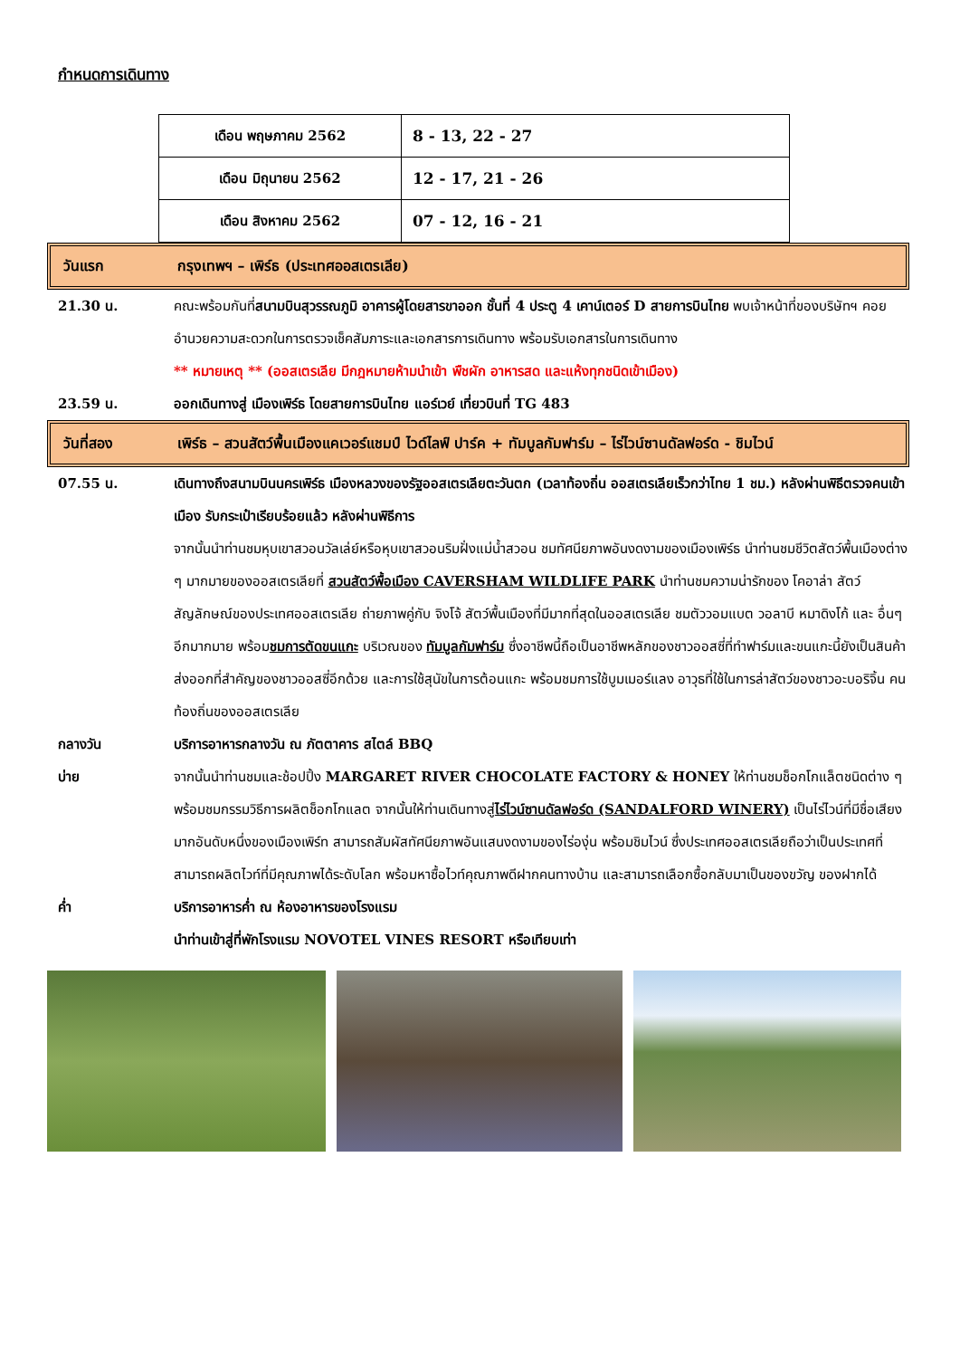กำหนดการเดินทาง
| เดือน พฤษภาคม 2562 | 8 - 13, 22 - 27 |
| เดือน มิถุนายน 2562 | 12 - 17, 21 - 26 |
| เดือน สิงหาคม 2562 | 07 - 12, 16 - 21 |
วันแรก กรุงเทพฯ – เพิร์ธ (ประเทศออสเตรเลีย)
21.30 น. คณะพร้อมกันที่สนามบินสุวรรณภูมิ อาคารผู้โดยสารขาออก ชั้นที่ 4 ประตู 4 เคาน์เตอร์ D สายการบินไทย พบเจ้าหน้าที่ของบริษัทฯ คอยอำนวยความสะดวกในการตรวจเช็คสัมภาระและเอกสารการเดินทาง พร้อมรับเอกสารในการเดินทาง
** หมายเหตุ ** (ออสเตรเลีย มีกฎหมายห้ามนำเข้า พืชผัก อาหารสด และแห้งทุกชนิดเข้าเมือง)
23.59 น. ออกเดินทางสู่ เมืองเพิร์ธ โดยสายการบินไทย แอร์เวย์ เที่ยวบินที่ TG 483
วันที่สอง เพิร์ธ – สวนสัตว์พื้นเมืองแคเวอร์แชมป์ ไวด์ไลฟ์ ปาร์ค + ทัมบูลกัมฟาร์ม – ไร่ไวน์ซานดัลฟอร์ด - ชิมไวน์
07.55 น. เดินทางถึงสนามบินนครเพิร์ธ เมืองหลวงของรัฐออสเตรเลียตะวันตก (เวลาท้องถิ่น ออสเตรเลียเร็วกว่าไทย 1 ชม.) หลังผ่านพิธีตรวจคนเข้าเมือง รับกระเป๋าเรียบร้อยแล้ว หลังผ่านพิธีการ
จากนั้นนำท่านชมหุบเขาสวอนวัลเล่ย์หรือหุบเขาสวอนริมฝั่งแม่น้ำสวอน ชมทัศนียภาพอันงดงามของเมืองเพิร์ธ นำท่านชมชีวิตสัตว์พื้นเมืองต่าง ๆ มากมายของออสเตรเลียที่ สวนสัตว์พื้อเมือง CAVERSHAM WILDLIFE PARK นำท่านชมความน่ารักของ โคอาล่า สัตว์สัญลักษณ์ของประเทศออสเตรเลีย ถ่ายภาพคู่กับ จิงโจ้ สัตว์พื้นเมืองที่มีมากที่สุดในออสเตรเลีย ชมตัววอมแบต วอลาบี หมาดิงโก้ และ อื่นๆ อีกมากมาย พร้อมชมการตัดขนแกะ บริเวณของ ทัมบูลกัมฟาร์ม ซึ่งอาชีพนี้ถือเป็นอาชีพหลักของชาวออสซี่ที่ทำฟาร์มและขนแกะนี้ยังเป็นสินค้าส่งออกที่สำคัญของชาวออสซี่อีกด้วย และการใช้สุนัขในการต้อนแกะ พร้อมชมการใช้บูมเมอร์แลง อาวุธที่ใช้ในการล่าสัตว์ของชาวอะบอริจิ้น คนท้องถิ่นของออสเตรเลีย
กลางวัน บริการอาหารกลางวัน ณ ภัตตาคาร สไตล์ BBQ
บ่าย จากนั้นนำท่านชมและช้อปปิ้ง MARGARET RIVER CHOCOLATE FACTORY & HONEY ให้ท่านชมช็อกโกแล็ตชนิดต่าง ๆ พร้อมชมกรรมวิธีการผลิตช็อกโกแลต จากนั้นให้ท่านเดินทางสู่ไร่ไวน์ซานดัลฟอร์ด (SANDALFORD WINERY) เป็นไร่ไวน์ที่มีชื่อเสียงมากอันดับหนึ่งของเมืองเพิร์ท สามารถสัมผัสทัศนียภาพอันแสนงดงามของไร่องุ่น พร้อมชิมไวน์ ซึ่งประเทศออสเตรเลียถือว่าเป็นประเทศที่สามารถผลิตไวท์ที่มีคุณภาพได้ระดับโลก พร้อมหาซื้อไวท์คุณภาพดีฝากคนทางบ้าน และสามารถเลือกซื้อกลับมาเป็นของขวัญ ของฝากได้
ค่ำ บริการอาหารค่ำ ณ ห้องอาหารของโรงแรม
นำท่านเข้าสู่ที่พักโรงแรม NOVOTEL VINES RESORT หรือเทียบเท่า